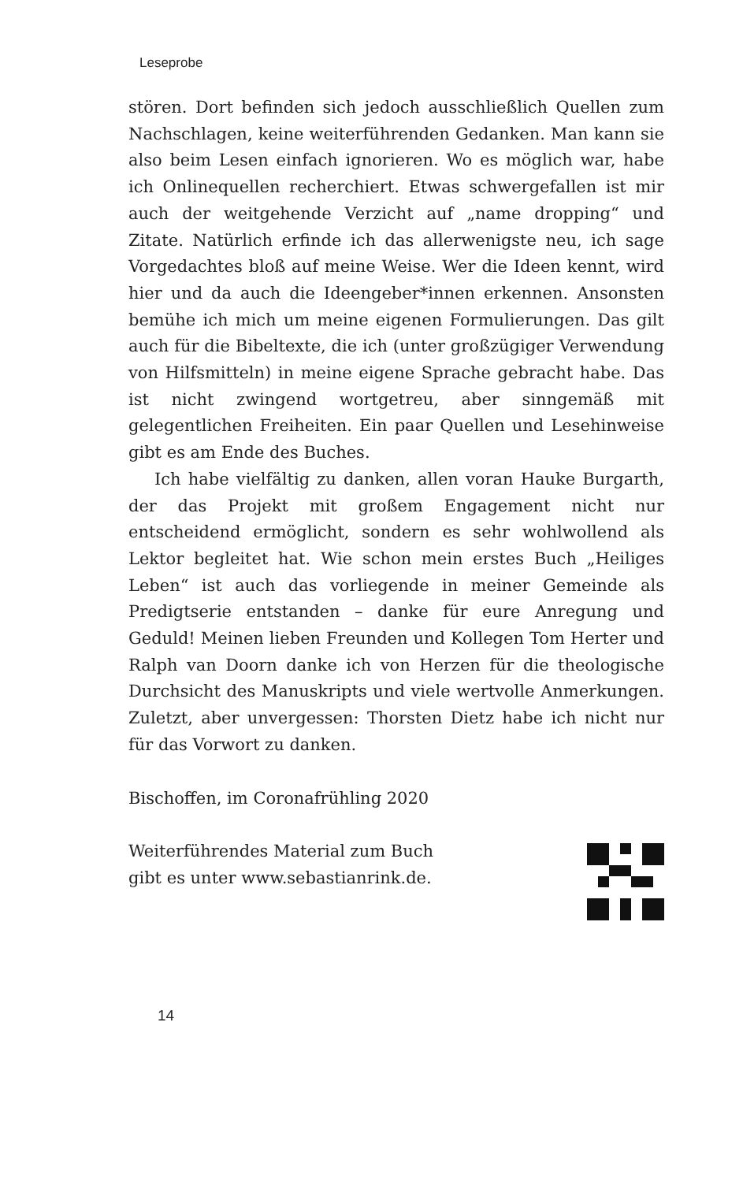Leseprobe
stören. Dort befinden sich jedoch ausschließlich Quellen zum Nachschlagen, keine weiterführenden Gedanken. Man kann sie also beim Lesen einfach ignorieren. Wo es möglich war, habe ich Onlinequellen recherchiert. Etwas schwergefallen ist mir auch der weitgehende Verzicht auf „name dropping“ und Zitate. Natürlich erfinde ich das allerwenigste neu, ich sage Vorgedachtes bloß auf meine Weise. Wer die Ideen kennt, wird hier und da auch die Ideengeber*innen erkennen. Ansonsten bemühe ich mich um meine eigenen Formulierungen. Das gilt auch für die Bibeltexte, die ich (unter großzügiger Verwendung von Hilfsmitteln) in meine eigene Sprache gebracht habe. Das ist nicht zwingend wortgetreu, aber sinngemäß mit gelegentlichen Freiheiten. Ein paar Quellen und Lesehinweise gibt es am Ende des Buches.
Ich habe vielfältig zu danken, allen voran Hauke Burgarth, der das Projekt mit großem Engagement nicht nur entscheidend ermöglicht, sondern es sehr wohlwollend als Lektor begleitet hat. Wie schon mein erstes Buch „Heiliges Leben“ ist auch das vorliegende in meiner Gemeinde als Predigtserie entstanden – danke für eure Anregung und Geduld! Meinen lieben Freunden und Kollegen Tom Herter und Ralph van Doorn danke ich von Herzen für die theologische Durchsicht des Manuskripts und viele wertvolle Anmerkungen. Zuletzt, aber unvergessen: Thorsten Dietz habe ich nicht nur für das Vorwort zu danken.
Bischoffen, im Coronafrühling 2020
Weiterführendes Material zum Buch
gibt es unter www.sebastianrink.de.
14